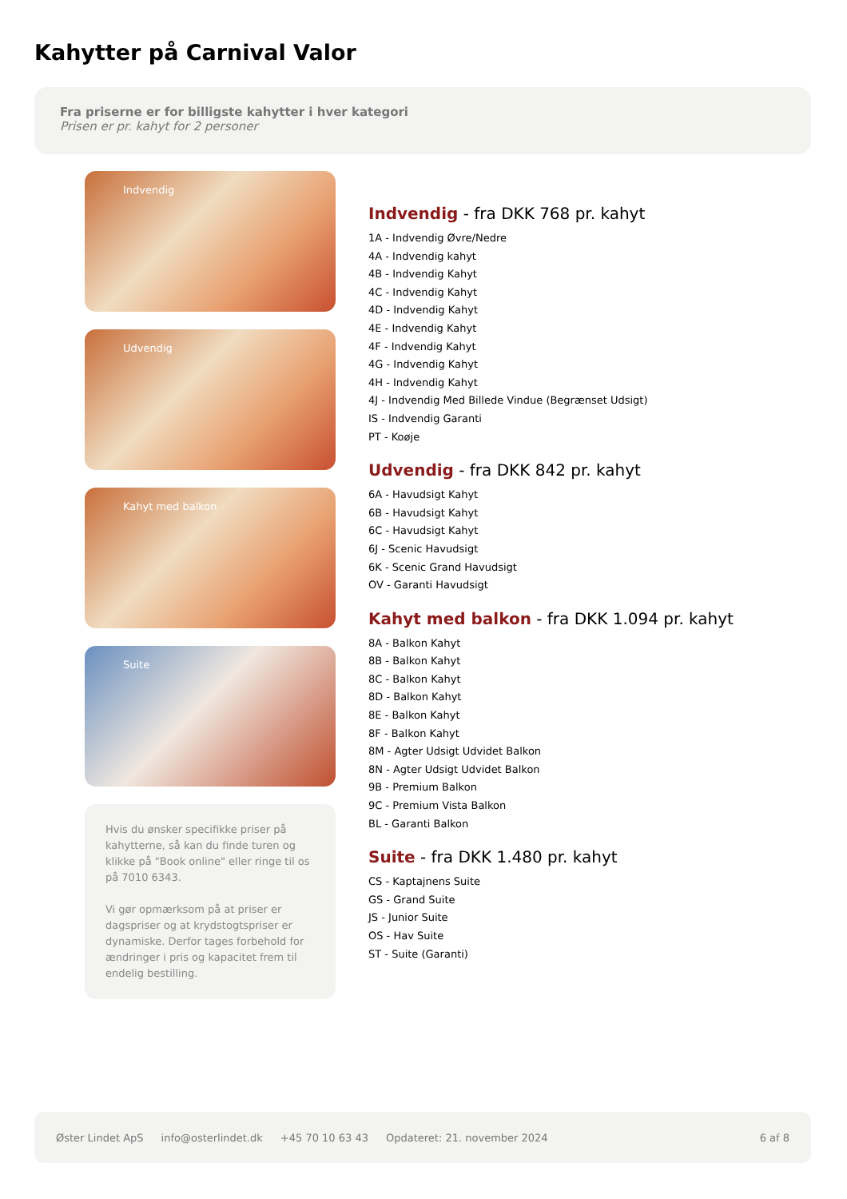Kahytter på Carnival Valor
Fra priserne er for billigste kahytter i hver kategori
Prisen er pr. kahyt for 2 personer
Indvendig
Udvendig
Kahyt med balkon
Suite
Hvis du ønsker specifikke priser på kahytterne, så kan du finde turen og klikke på "Book online" eller ringe til os på 7010 6343.
Vi gør opmærksom på at priser er dagspriser og at krydstogtspriser er dynamiske. Derfor tages forbehold for ændringer i pris og kapacitet frem til endelig bestilling.
Indvendig - fra DKK 768 pr. kahyt
1A - Indvendig Øvre/Nedre
4A - Indvendig kahyt
4B - Indvendig Kahyt
4C - Indvendig Kahyt
4D - Indvendig Kahyt
4E - Indvendig Kahyt
4F - Indvendig Kahyt
4G - Indvendig Kahyt
4H - Indvendig Kahyt
4J - Indvendig Med Billede Vindue (Begrænset Udsigt)
IS - Indvendig Garanti
PT - Koøje
Udvendig - fra DKK 842 pr. kahyt
6A - Havudsigt Kahyt
6B - Havudsigt Kahyt
6C - Havudsigt Kahyt
6J - Scenic Havudsigt
6K - Scenic Grand Havudsigt
OV - Garanti Havudsigt
Kahyt med balkon - fra DKK 1.094 pr. kahyt
8A - Balkon Kahyt
8B - Balkon Kahyt
8C - Balkon Kahyt
8D - Balkon Kahyt
8E - Balkon Kahyt
8F - Balkon Kahyt
8M - Agter Udsigt Udvidet Balkon
8N - Agter Udsigt Udvidet Balkon
9B - Premium Balkon
9C - Premium Vista Balkon
BL - Garanti Balkon
Suite - fra DKK 1.480 pr. kahyt
CS - Kaptajnens Suite
GS - Grand Suite
JS - Junior Suite
OS - Hav Suite
ST - Suite (Garanti)
Øster Lindet ApS info@osterlindet.dk +45 70 10 63 43 Opdateret: 21. november 2024 6 af 8